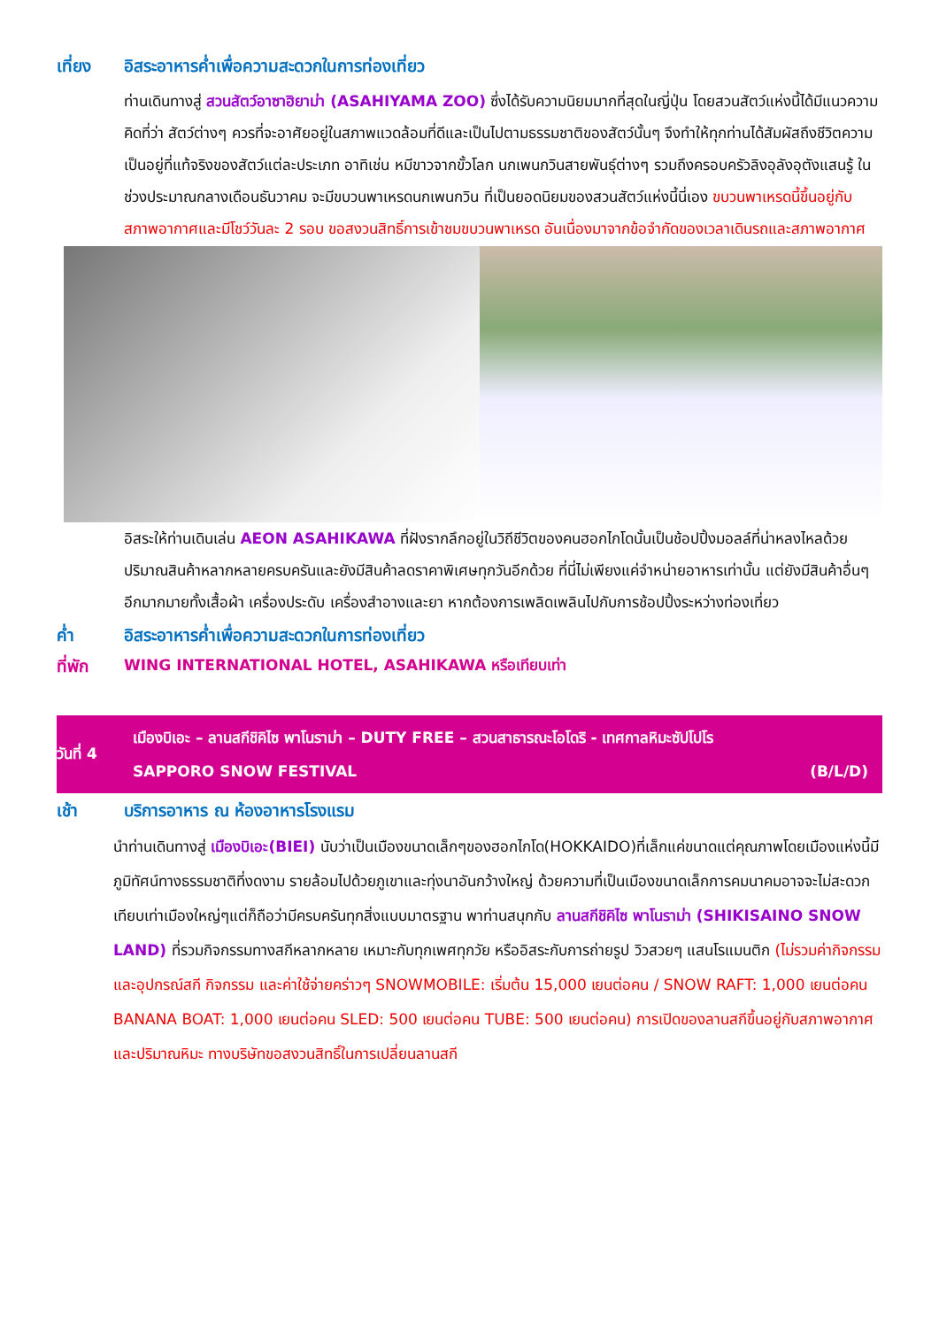เที่ยง อิสระอาหารค่ำเพื่อความสะดวกในการท่องเที่ยว
ท่านเดินทางสู่ สวนสัตว์อาซาฮิยาม่า (ASAHIYAMA ZOO) ซึ่งได้รับความนิยมมากที่สุดในญี่ปุ่น โดยสวนสัตว์แห่งนี้ได้มีแนวความคิดที่ว่า สัตว์ต่างๆ ควรที่จะอาศัยอยู่ในสภาพแวดล้อมที่ดีและเป็นไปตามธรรมชาติของสัตว์นั้นๆ จึงทำให้ทุกท่านได้สัมผัสถึงชีวิตความเป็นอยู่ที่แท้จริงของสัตว์แต่ละประเภท อาทิเช่น หมีขาวจากขั้วโลก นกเพนกวินสายพันธุ์ต่างๆ รวมถึงครอบครัวลิงอุลังอุตังแสนรู้ ในช่วงประมาณกลางเดือนธันวาคม จะมีขบวนพาเหรดนกเพนกวิน ที่เป็นยอดนิยมของสวนสัตว์แห่งนี้นี่เอง ขบวนพาเหรดนี้ขึ้นอยู่กับสภาพอากาศและมีโชว์วันละ 2 รอบ ขอสงวนสิทธิ์การเข้าชมขบวนพาเหรด อันเนื่องมาจากข้อจำกัดของเวลาเดินรถและสภาพอากาศ
อิสระให้ท่านเดินเล่น AEON ASAHIKAWA ที่ฝังรากลึกอยู่ในวิถีชีวิตของคนฮอกไกโดนั้นเป็นช้อปปิ้งมอลล์ที่น่าหลงไหลด้วยปริมาณสินค้าหลากหลายครบครันและยังมีสินค้าลดราคาพิเศษทุกวันอีกด้วย ที่นี่ไม่เพียงแค่จำหน่ายอาหารเท่านั้น แต่ยังมีสินค้าอื่นๆ อีกมากมายทั้งเสื้อผ้า เครื่องประดับ เครื่องสำอางและยา หากต้องการเพลิดเพลินไปกับการช้อปปิ้งระหว่างท่องเที่ยว
ค่ำ อิสระอาหารค่ำเพื่อความสะดวกในการท่องเที่ยว
ที่พัก WING INTERNATIONAL HOTEL, ASAHIKAWA หรือเทียบเท่า
วันที่ 4
เมืองบิเอะ – ลานสกีชิคิไซ พาโนราม่า – DUTY FREE – สวนสาธารณะโอโดริ - เทศกาลหิมะซัปโปโร
SAPPORO SNOW FESTIVAL (B/L/D)
เช้า บริการอาหาร ณ ห้องอาหารโรงแรม
นำท่านเดินทางสู่ เมืองบิเอะ(BIEI) นับว่าเป็นเมืองขนาดเล็กๆของฮอกไกโด(HOKKAIDO)ที่เล็กแค่ขนาดแต่คุณภาพโดยเมืองแห่งนี้มีภูมิทัศน์ทางธรรมชาติที่งดงาม รายล้อมไปด้วยภูเขาและทุ่งนาอันกว้างใหญ่ ด้วยความที่เป็นเมืองขนาดเล็กการคมนาคมอาจจะไม่สะดวกเทียบเท่าเมืองใหญ่ๆแต่ก็ถือว่ามีครบครันทุกสิ่งแบบมาตรฐาน พาท่านสนุกกับ ลานสกีชิคิไซ พาโนราม่า (SHIKISAINO SNOW LAND) ที่รวมกิจกรรมทางสกีหลากหลาย เหมาะกับทุกเพศทุกวัย หรืออิสระกับการถ่ายรูป วิวสวยๆ แสนโรแมนติก (ไม่รวมค่ากิจกรรมและอุปกรณ์สกี กิจกรรม และค่าใช้จ่ายคร่าวๆ SNOWMOBILE: เริ่มต้น 15,000 เยนต่อคน / SNOW RAFT: 1,000 เยนต่อคน BANANA BOAT: 1,000 เยนต่อคน SLED: 500 เยนต่อคน TUBE: 500 เยนต่อคน) การเปิดของลานสกีขึ้นอยู่กับสภาพอากาศและปริมาณหิมะ ทางบริษัทขอสงวนสิทธิ์ในการเปลี่ยนลานสกี